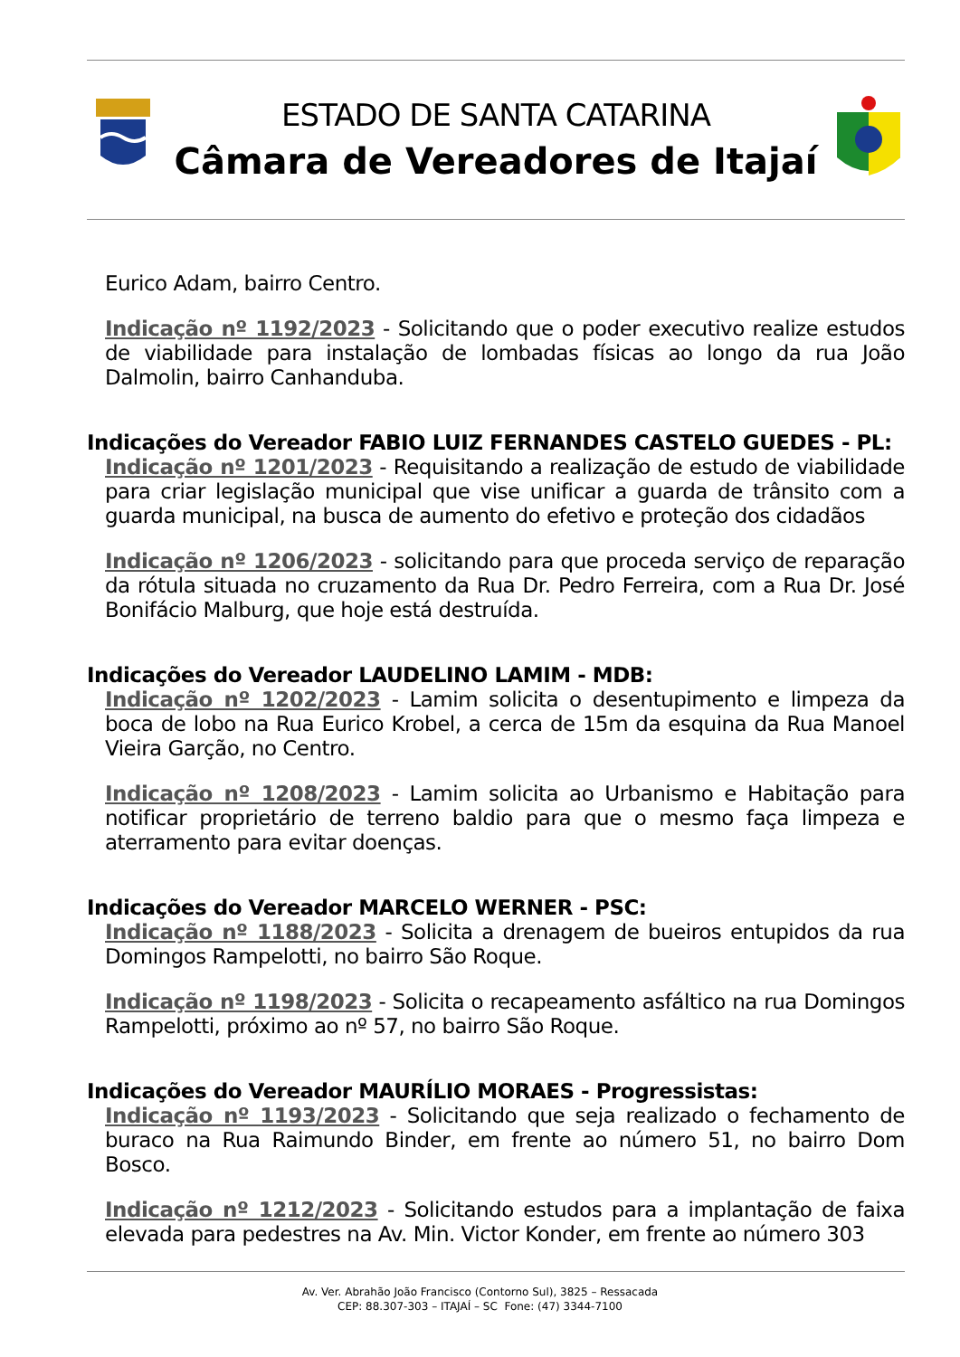ESTADO DE SANTA CATARINA
Câmara de Vereadores de Itajaí
Eurico Adam, bairro Centro.
Indicação nº 1192/2023 - Solicitando que o poder executivo realize estudos de viabilidade para instalação de lombadas físicas ao longo da rua João Dalmolin, bairro Canhanduba.
Indicações do Vereador FABIO LUIZ FERNANDES CASTELO GUEDES - PL:
Indicação nº 1201/2023 - Requisitando a realização de estudo de viabilidade para criar legislação municipal que vise unificar a guarda de trânsito com a guarda municipal, na busca de aumento do efetivo e proteção dos cidadãos
Indicação nº 1206/2023 - solicitando para que proceda serviço de reparação da rótula situada no cruzamento da Rua Dr. Pedro Ferreira, com a Rua Dr. José Bonifácio Malburg, que hoje está destruída.
Indicações do Vereador LAUDELINO LAMIM - MDB:
Indicação nº 1202/2023 - Lamim solicita o desentupimento e limpeza da boca de lobo na Rua Eurico Krobel, a cerca de 15m da esquina da Rua Manoel Vieira Garção, no Centro.
Indicação nº 1208/2023 - Lamim solicita ao Urbanismo e Habitação para notificar proprietário de terreno baldio para que o mesmo faça limpeza e aterramento para evitar doenças.
Indicações do Vereador MARCELO WERNER - PSC:
Indicação nº 1188/2023 - Solicita a drenagem de bueiros entupidos da rua Domingos Rampelotti, no bairro São Roque.
Indicação nº 1198/2023 - Solicita o recapeamento asfáltico na rua Domingos Rampelotti, próximo ao nº 57, no bairro São Roque.
Indicações do Vereador MAURÍLIO MORAES - Progressistas:
Indicação nº 1193/2023 - Solicitando que seja realizado o fechamento de buraco na Rua Raimundo Binder, em frente ao número 51, no bairro Dom Bosco.
Indicação nº 1212/2023 - Solicitando estudos para a implantação de faixa elevada para pedestres na Av. Min. Victor Konder, em frente ao número 303
Av. Ver. Abrahão João Francisco (Contorno Sul), 3825 – Ressacada
CEP: 88.307-303 – ITAJAÍ – SC Fone: (47) 3344-7100